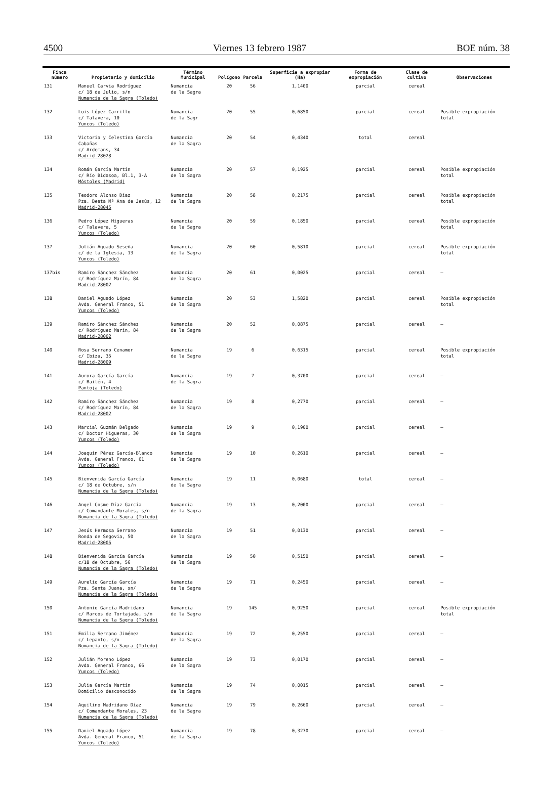4500 Viernes 13 febrero 1987 BOE núm. 38
| Finca número | Propietario y domicilio | Término Municipal | Polígono | Parcela | Superficie a expropiar (Ha) | Forma de expropiación | Clase de cultivo | Observaciones |
| --- | --- | --- | --- | --- | --- | --- | --- | --- |
| 131 | Manuel Carvia Rodríguez c/ 18 de Julio, s/n Numancia de la Sagra (Toledo) | Numancia de la Sagra | 20 | 56 | 1,1400 | parcial | cereal | |
| 132 | Luis López Carrillo c/ Talavera, 10 Yuncos (Toledo) | Numancia de la Sagr | 20 | 55 | 0,6850 | parcial | cereal | Posible expropiación total |
| 133 | Victoria y Celestina García Cabañas c/ Ardemans, 34 Madrid-28028 | Numancia de la Sagra | 20 | 54 | 0,4340 | total | cereal | |
| 134 | Román García Martín c/ Río Bidasoa, Bl.1, 3-A Móstoles (Madrid) | Numancia de la Sagra | 20 | 57 | 0,1925 | parcial | cereal | Posible expropiación total |
| 135 | Teodoro Alonso Díaz Pza. Beata Mª Ana de Jesús, 12 Madrid-28045 | Numancia de la Sagra | 20 | 58 | 0,2175 | parcial | cereal | Posible expropiación total |
| 136 | Pedro López Higueras c/ Talavera, 5 Yuncos (Toledo) | Numancia de la Sagra | 20 | 59 | 0,1850 | parcial | cereal | Posible expropiación total |
| 137 | Julián Aguado Seseña c/ de la Iglesia, 13 Yuncos (Toledo) | Numancia de la Sagra | 20 | 60 | 0,5810 | parcial | cereal | Posible expropiación total |
| 137bis | Ramiro Sánchez Sánchez c/ Rodríguez Marín, 84 Madrid-28002 | Numancia de la Sagra | 20 | 61 | 0,0025 | parcial | cereal | — |
| 138 | Daniel Aguado López Avda. General Franco, 51 Yuncos (Toledo) | Numancia de la Sagra | 20 | 53 | 1,5820 | parcial | cereal | Posible expropiación total |
| 139 | Ramiro Sánchez Sánchez c/ Rodríguez Marín, 84 Madrid-28002 | Numancia de la Sagra | 20 | 52 | 0,0875 | parcial | cereal | — |
| 140 | Rosa Serrano Cenamor c/ Ibiza, 35 Madrid-28009 | Numancia de la Sagra | 19 | 6 | 0,6315 | parcial | cereal | Posible expropiación total |
| 141 | Aurora García García c/ Bailén, 4 Pantoja (Toledo) | Numancia de la Sagra | 19 | 7 | 0,3700 | parcial | cereal | — |
| 142 | Ramiro Sánchez Sánchez c/ Rodríguez Marín, 84 Madrid-28002 | Numancia de la Sagra | 19 | 8 | 0,2770 | parcial | cereal | — |
| 143 | Marcial Guzmán Delgado c/ Doctor Higueras, 30 Yuncos (Toledo) | Numancia de la Sagra | 19 | 9 | 0,1900 | parcial | cereal | — |
| 144 | Joaquín Pérez García-Blanco Avda. General Franco, 61 Yuncos (Toledo) | Numancia de la Sagra | 19 | 10 | 0,2610 | parcial | cereal | — |
| 145 | Bienvenida García García c/ 18 de Octubre, s/n Numancia de la Sagra (Toledo) | Numancia de la Sagra | 19 | 11 | 0,0680 | total | cereal | — |
| 146 | Angel Cosme Díaz García c/ Comandante Morales, s/n Numancia de la Sagra (Toledo) | Numancia de la Sagra | 19 | 13 | 0,2000 | parcial | cereal | — |
| 147 | Jesús Hermosa Serrano Ronda de Segovia, 50 Madrid-28005 | Numancia de la Sagra | 19 | 51 | 0,0130 | parcial | cereal | — |
| 148 | Bienvenida García García c/18 de Octubre, 56 Numancia de la Sagra (Toledo) | Numancia de la Sagra | 19 | 50 | 0,5150 | parcial | cereal | — |
| 149 | Aurelio García García Pza. Santa Juana, sn/ Numancia de la Sagra (Toledo) | Numancia de la Sagra | 19 | 71 | 0,2450 | parcial | cereal | — |
| 150 | Antonio García Madridano c/ Marcos de Tortajada, s/n Numancia de la Sagra (Toledo) | Numancia de la Sagra | 19 | 145 | 0,9250 | parcial | cereal | Posible expropiación total |
| 151 | Emilia Serrano Jiménez c/ Lepanto, s/n Numancia de la Sagra (Toledo) | Numancia de la Sagra | 19 | 72 | 0,2550 | parcial | cereal | — |
| 152 | Julián Moreno López Avda. General Franco, 66 Yuncos (Toledo) | Numancia de la Sagra | 19 | 73 | 0,0170 | parcial | cereal | — |
| 153 | Julia García Martín Domicilio desconocido | Numancia de la Sagra | 19 | 74 | 0,0015 | parcial | cereal | — |
| 154 | Aquilino Madridano Díaz c/ Comandante Morales, 23 Numancia de la Sagra (Toledo) | Numancia de la Sagra | 19 | 79 | 0,2660 | parcial | cereal | — |
| 155 | Daniel Aguado López Avda. General Franco, 51 Yuncos (Toledo) | Numancia de la Sagra | 19 | 78 | 0,3270 | parcial | cereal | — |